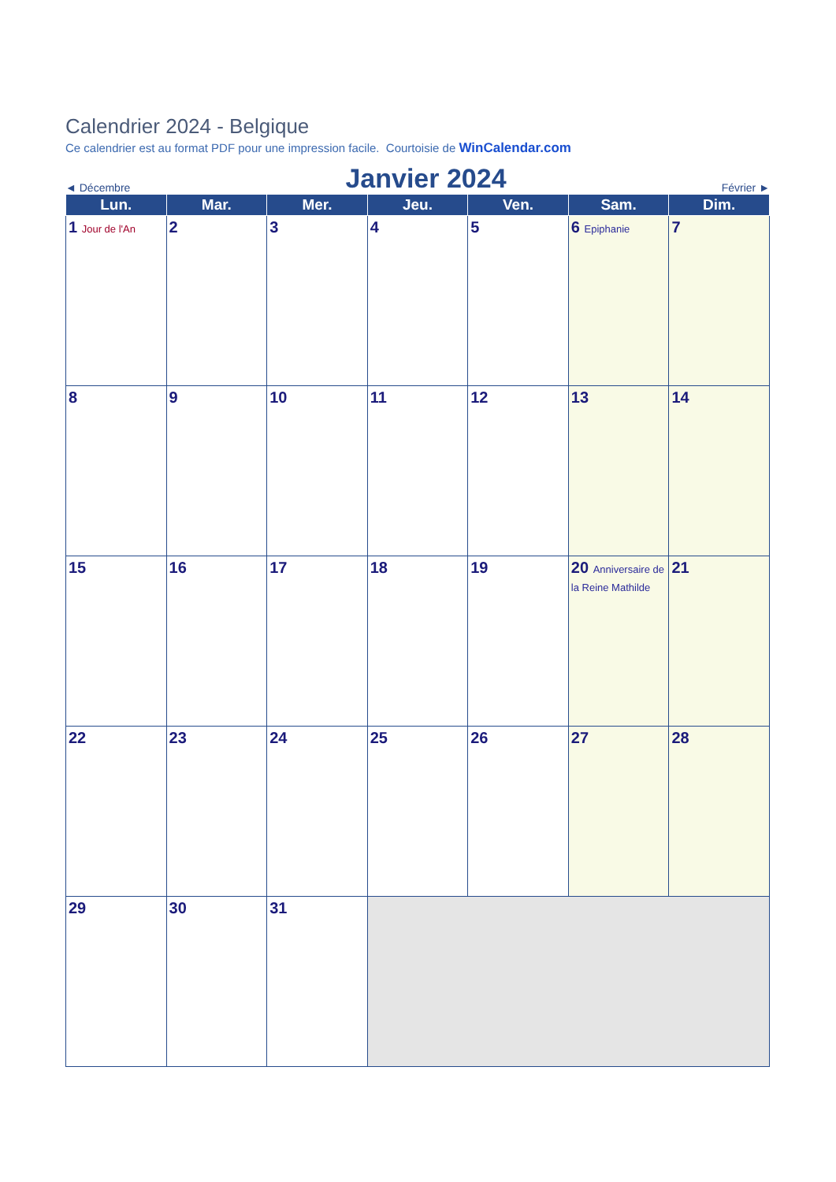Calendrier 2024 - Belgique
Ce calendrier est au format PDF pour une impression facile. Courtoisie de WinCalendar.com
◄ Décembre Janvier 2024 Février ►
| Lun. | Mar. | Mer. | Jeu. | Ven. | Sam. | Dim. |
| --- | --- | --- | --- | --- | --- | --- |
| 1 Jour de l'An | 2 | 3 | 4 | 5 | 6 Epiphanie | 7 |
| 8 | 9 | 10 | 11 | 12 | 13 | 14 |
| 15 | 16 | 17 | 18 | 19 | 20 Anniversaire de la Reine Mathilde | 21 |
| 22 | 23 | 24 | 25 | 26 | 27 | 28 |
| 29 | 30 | 31 | | | | |